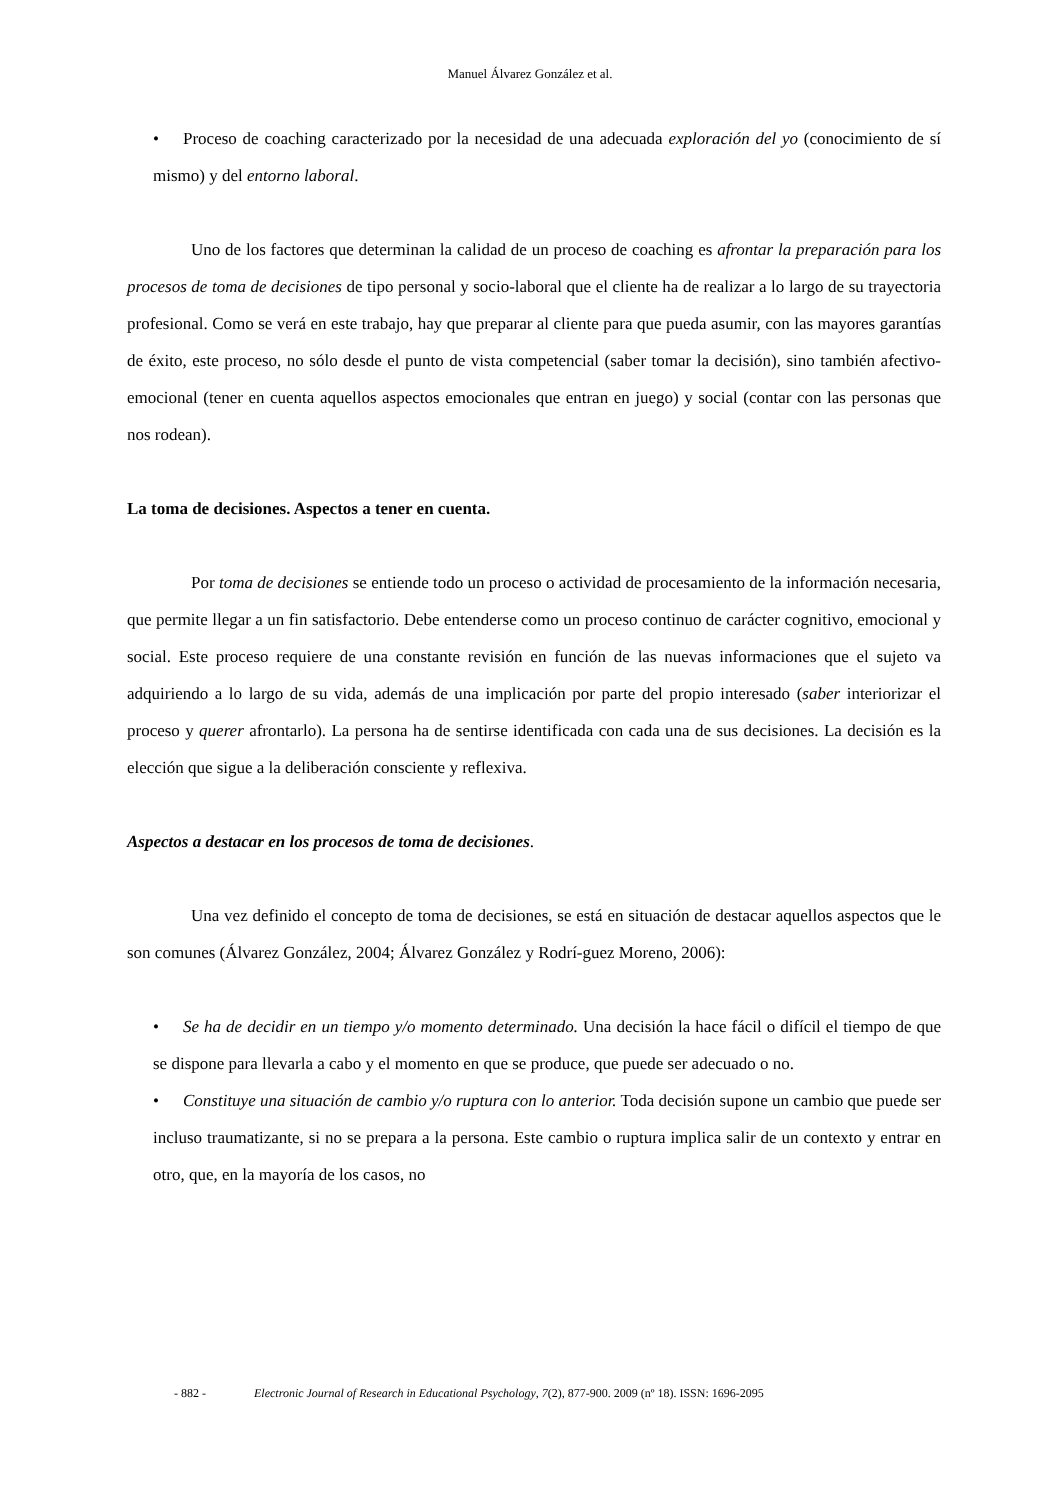Manuel Álvarez González et al.
• Proceso de coaching caracterizado por la necesidad de una adecuada exploración del yo (conocimiento de sí mismo) y del entorno laboral.
Uno de los factores que determinan la calidad de un proceso de coaching es afrontar la preparación para los procesos de toma de decisiones de tipo personal y socio-laboral que el cliente ha de realizar a lo largo de su trayectoria profesional. Como se verá en este trabajo, hay que preparar al cliente para que pueda asumir, con las mayores garantías de éxito, este proceso, no sólo desde el punto de vista competencial (saber tomar la decisión), sino también afectivo-emocional (tener en cuenta aquellos aspectos emocionales que entran en juego) y social (contar con las personas que nos rodean).
La toma de decisiones. Aspectos a tener en cuenta.
Por toma de decisiones se entiende todo un proceso o actividad de procesamiento de la información necesaria, que permite llegar a un fin satisfactorio. Debe entenderse como un proceso continuo de carácter cognitivo, emocional y social. Este proceso requiere de una constante revisión en función de las nuevas informaciones que el sujeto va adquiriendo a lo largo de su vida, además de una implicación por parte del propio interesado (saber interiorizar el proceso y querer afrontarlo). La persona ha de sentirse identificada con cada una de sus decisiones. La decisión es la elección que sigue a la deliberación consciente y reflexiva.
Aspectos a destacar en los procesos de toma de decisiones.
Una vez definido el concepto de toma de decisiones, se está en situación de destacar aquellos aspectos que le son comunes (Álvarez González, 2004; Álvarez González y Rodrí-guez Moreno, 2006):
• Se ha de decidir en un tiempo y/o momento determinado. Una decisión la hace fácil o difícil el tiempo de que se dispone para llevarla a cabo y el momento en que se produce, que puede ser adecuado o no.
• Constituye una situación de cambio y/o ruptura con lo anterior. Toda decisión supone un cambio que puede ser incluso traumatizante, si no se prepara a la persona. Este cambio o ruptura implica salir de un contexto y entrar en otro, que, en la mayoría de los casos, no
- 882 - Electronic Journal of Research in Educational Psychology, 7(2), 877-900. 2009 (nº 18). ISSN: 1696-2095